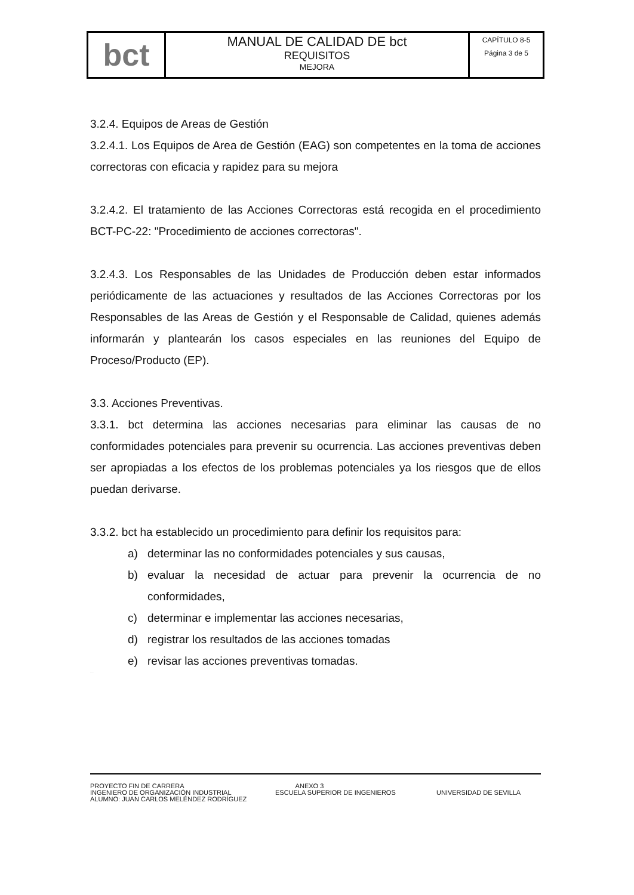| bct | MANUAL DE CALIDAD DE bct REQUISITOS MEJORA | CAPÍTULO 8-5 Página 3 de 5 |
3.2.4. Equipos de Areas de Gestión
3.2.4.1. Los Equipos de Area de Gestión (EAG) son competentes en la toma de acciones correctoras con eficacia y rapidez para su mejora
3.2.4.2. El tratamiento de las Acciones Correctoras está recogida en el procedimiento BCT-PC-22: "Procedimiento de acciones correctoras".
3.2.4.3. Los Responsables de las Unidades de Producción deben estar informados periódicamente de las actuaciones y resultados de las Acciones Correctoras por los Responsables de las Areas de Gestión y el Responsable de Calidad, quienes además informarán y plantearán los casos especiales en las reuniones del Equipo de Proceso/Producto (EP).
3.3. Acciones Preventivas.
3.3.1. bct determina las acciones necesarias para eliminar las causas de no conformidades potenciales para prevenir su ocurrencia. Las acciones preventivas deben ser apropiadas a los efectos de los problemas potenciales ya los riesgos que de ellos puedan derivarse.
3.3.2. bct ha establecido un procedimiento para definir los requisitos para:
a) determinar las no conformidades potenciales y sus causas,
b) evaluar la necesidad de actuar para prevenir la ocurrencia de no conformidades,
c) determinar e implementar las acciones necesarias,
d) registrar los resultados de las acciones tomadas
e) revisar las acciones preventivas tomadas.
BORRADOR
PROYECTO FIN DE CARRERA ANEXO 3
INGENIERO DE ORGANIZACIÓN INDUSTRIAL ESCUELA SUPERIOR DE INGENIEROS UNIVERSIDAD DE SEVILLA
ALUMNO: JUAN CARLOS MELÉNDEZ RODRÍGUEZ